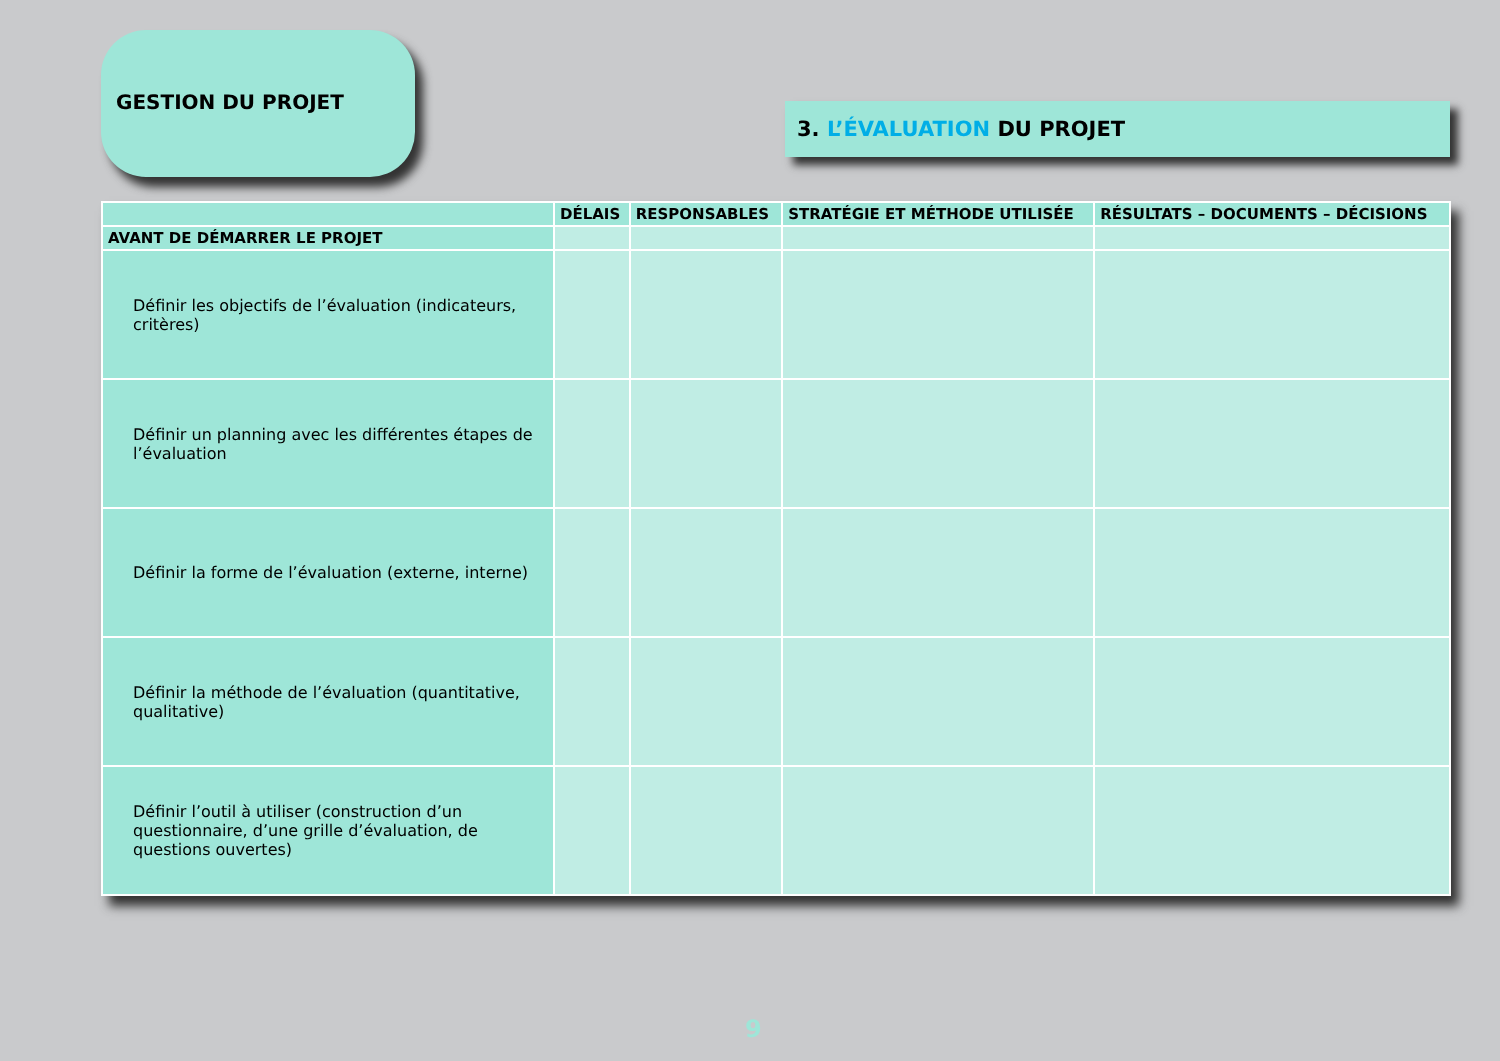GESTION DU PROJET
3. L’ÉVALUATION DU PROJET
| | DÉLAIS | RESPONSABLES | STRATÉGIE ET MÉTHODE UTILISÉE | RÉSULTATS – DOCUMENTS – DÉCISIONS |
| --- | --- | --- | --- | --- |
| AVANT DE DÉMARRER LE PROJET | | | | |
| Définir les objectifs de l’évaluation (indicateurs, critères) | | | | |
| Définir un planning avec les différentes étapes de l’évaluation | | | | |
| Définir la forme de l’évaluation (externe, interne) | | | | |
| Définir la méthode de l’évaluation (quantitative, qualitative) | | | | |
| Définir l’outil à utiliser (construction d’un questionnaire, d’une grille d’évaluation, de questions ouvertes) | | | | |
9